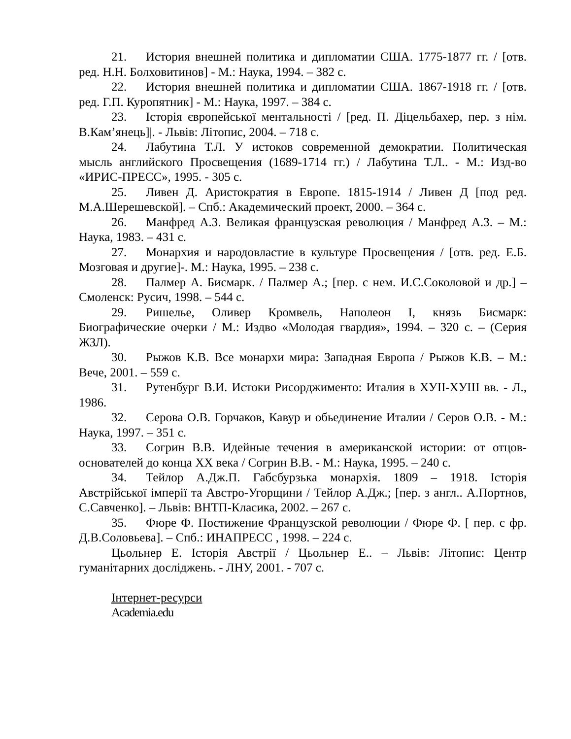21. История внешней политика и дипломатии США. 1775-1877 гг. / [отв. ред. Н.Н. Болховитинов] - М.: Наука, 1994. – 382 с.
22. История внешней политика и дипломатии США. 1867-1918 гг. / [отв. ред. Г.П. Куропятник] - М.: Наука, 1997. – 384 с.
23. Історія європейської ментальності / [ред. П. Діцельбахер, пер. з нім. В.Кам’янець]|. - Львів: Літопис, 2004. – 718 с.
24. Лабутина Т.Л. У истоков современной демократии. Политическая мысль английского Просвещения (1689-1714 гг.) / Лабутина Т.Л.. - М.: Изд-во «ИРИС-ПРЕСС», 1995. - 305 с.
25. Ливен Д. Аристократия в Европе. 1815-1914 / Ливен Д [под ред. М.А.Шерешевской]. – Спб.: Академический проект, 2000. – 364 с.
26. Манфред А.З. Великая французская революция / Манфред А.З. – М.: Наука, 1983. – 431 с.
27. Монархия и народовластие в культуре Просвещения / [отв. ред. Е.Б. Мозговая и другие]-. М.: Наука, 1995. – 238 с.
28. Палмер А. Бисмарк. / Палмер А.; [пер. с нем. И.С.Соколовой и др.] – Смоленск: Русич, 1998. – 544 с.
29. Ришелье, Оливер Кромвель, Наполеон I, князь Бисмарк: Биографические очерки / М.: Издво «Молодая гвардия», 1994. – 320 с. – (Серия ЖЗЛ).
30. Рыжов К.В. Все монархи мира: Западная Европа / Рыжов К.В. – М.: Вече, 2001. – 559 с.
31. Рутенбург В.И. Истоки Рисорджименто: Италия в ХУІІ-ХУШ вв. - Л., 1986.
32. Серова О.В. Горчаков, Кавур и обьединение Италии / Серов О.В. - М.: Наука, 1997. – 351 с.
33. Согрин В.В. Идейные течения в американской истории: от отцов-основателей до конца ХХ века / Согрин В.В. - М.: Наука, 1995. – 240 с.
34. Тейлор А.Дж.П. Габсбурзька монархія. 1809 – 1918. Історія Австрійської імперії та Австро-Угорщини / Тейлор А.Дж.; [пер. з англ.. А.Портнов, С.Савченко]. – Львів: ВНТП-Класика, 2002. – 267 с.
35. Фюре Ф. Постижение Французской революции / Фюре Ф. [ пер. с фр. Д.В.Соловьева]. – Спб.: ИНАПРЕСС , 1998. – 224 с.
Цьольнер Е. Історія Австрії / Цьольнер Е.. – Львів: Літопис: Центр гуманітарних досліджень. - ЛНУ, 2001. - 707 с.
Інтернет-ресурси
Academia.edu